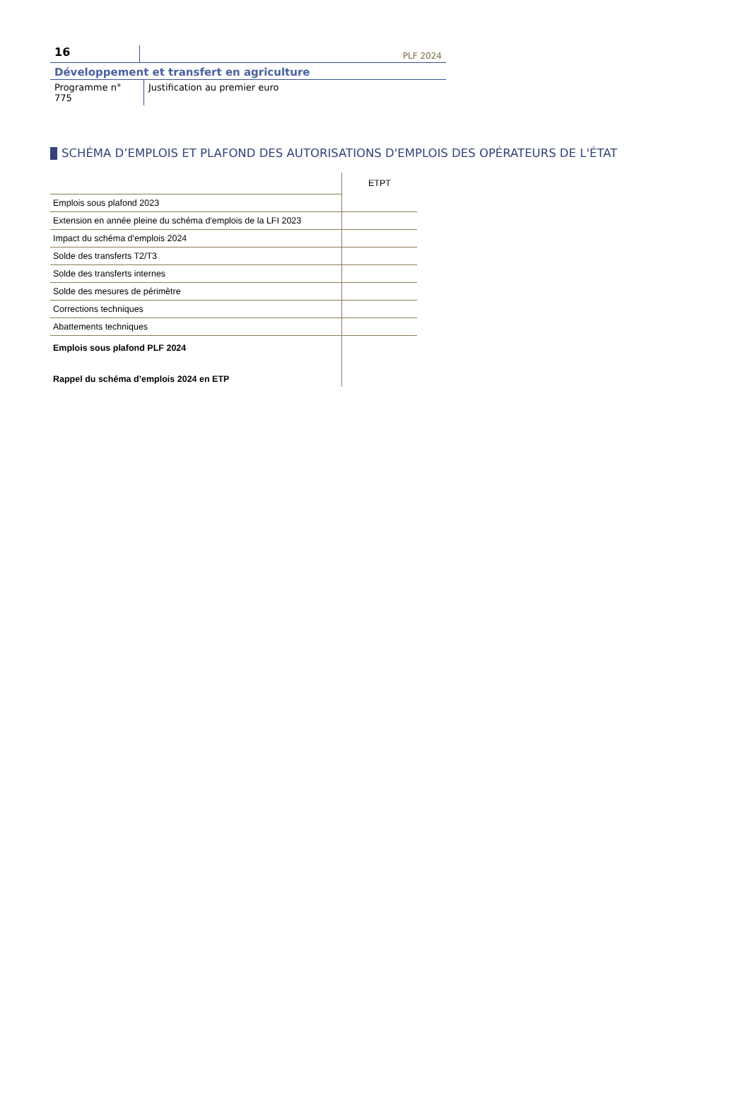16
PLF 2024
Développement et transfert en agriculture
Programme n° 775
Justification au premier euro
SCHÉMA D’EMPLOIS ET PLAFOND DES AUTORISATIONS D'EMPLOIS DES OPÉRATEURS DE L'ÉTAT
| | ETPT |
| Emplois sous plafond 2023 | |
| Extension en année pleine du schéma d'emplois de la LFI 2023 | |
| Impact du schéma d'emplois 2024 | |
| Solde des transferts T2/T3 | |
| Solde des transferts internes | |
| Solde des mesures de périmètre | |
| Corrections techniques | |
| Abattements techniques | |
| Emplois sous plafond PLF 2024 | |
| Rappel du schéma d’emplois 2024 en ETP | |